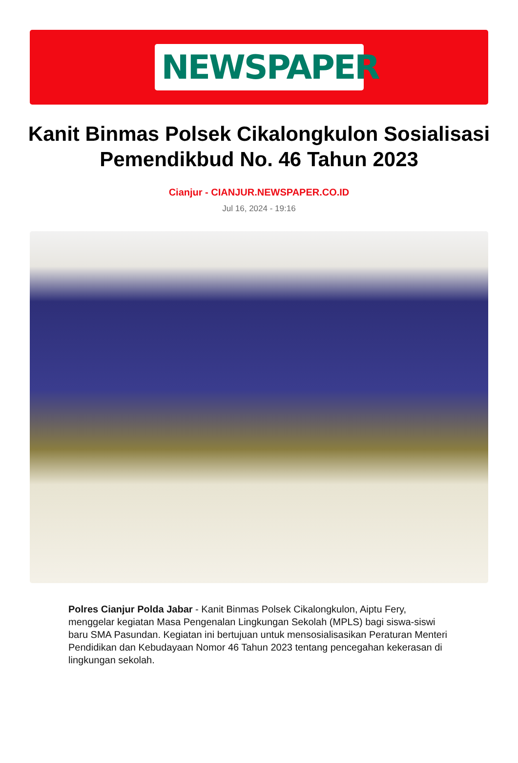NEWSPAPER
Kanit Binmas Polsek Cikalongkulon Sosialisasi Pemendikbud No. 46 Tahun 2023
Cianjur - CIANJUR.NEWSPAPER.CO.ID
Jul 16, 2024 - 19:16
Polres Cianjur Polda Jabar - Kanit Binmas Polsek Cikalongkulon, Aiptu Fery, menggelar kegiatan Masa Pengenalan Lingkungan Sekolah (MPLS) bagi siswa-siswi baru SMA Pasundan. Kegiatan ini bertujuan untuk mensosialisasikan Peraturan Menteri Pendidikan dan Kebudayaan Nomor 46 Tahun 2023 tentang pencegahan kekerasan di lingkungan sekolah.